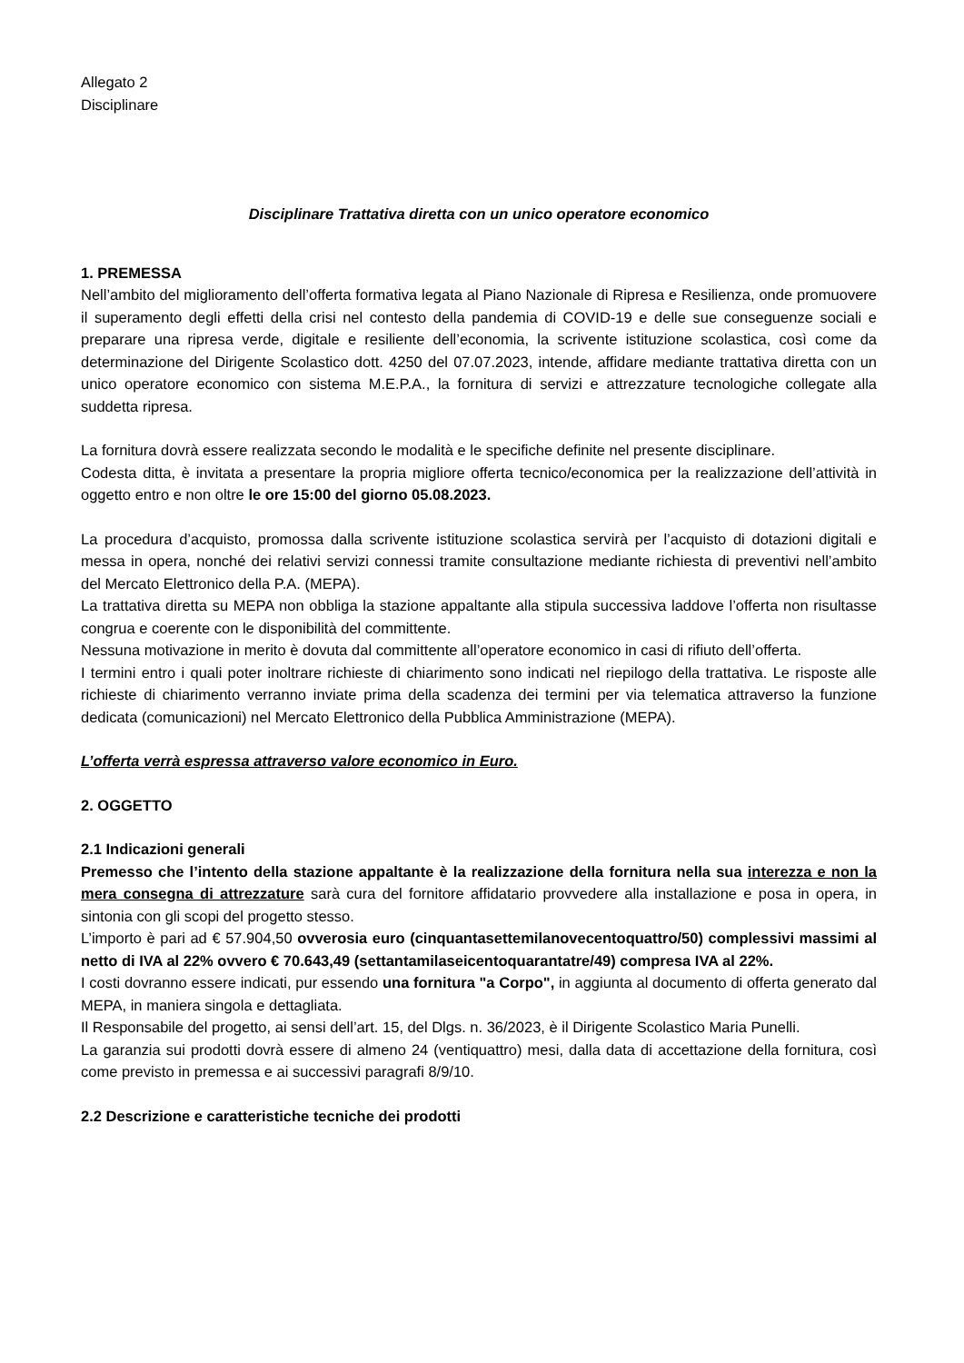Allegato 2
Disciplinare
Disciplinare Trattativa diretta con un unico operatore economico
1. PREMESSA
Nell’ambito del miglioramento dell’offerta formativa legata al Piano Nazionale di Ripresa e Resilienza, onde promuovere il superamento degli effetti della crisi nel contesto della pandemia di COVID-19 e delle sue conseguenze sociali e preparare una ripresa verde, digitale e resiliente dell’economia, la scrivente istituzione scolastica, così come da determinazione del Dirigente Scolastico dott. 4250 del 07.07.2023, intende, affidare mediante trattativa diretta con un unico operatore economico con sistema M.E.P.A., la fornitura di servizi e attrezzature tecnologiche collegate alla suddetta ripresa.
La fornitura dovrà essere realizzata secondo le modalità e le specifiche definite nel presente disciplinare.
Codesta ditta, è invitata a presentare la propria migliore offerta tecnico/economica per la realizzazione dell’attività in oggetto entro e non oltre le ore 15:00 del giorno 05.08.2023.
La procedura d’acquisto, promossa dalla scrivente istituzione scolastica servirà per l’acquisto di dotazioni digitali e messa in opera, nonché dei relativi servizi connessi tramite consultazione mediante richiesta di preventivi nell’ambito del Mercato Elettronico della P.A. (MEPA).
La trattativa diretta su MEPA non obbliga la stazione appaltante alla stipula successiva laddove l’offerta non risultasse congrua e coerente con le disponibilità del committente.
Nessuna motivazione in merito è dovuta dal committente all’operatore economico in casi di rifiuto dell’offerta.
I termini entro i quali poter inoltrare richieste di chiarimento sono indicati nel riepilogo della trattativa. Le risposte alle richieste di chiarimento verranno inviate prima della scadenza dei termini per via telematica attraverso la funzione dedicata (comunicazioni) nel Mercato Elettronico della Pubblica Amministrazione (MEPA).
L’offerta verrà espressa attraverso valore economico in Euro.
2. OGGETTO
2.1 Indicazioni generali
Premesso che l’intento della stazione appaltante è la realizzazione della fornitura nella sua interezza e non la mera consegna di attrezzature sarà cura del fornitore affidatario provvedere alla installazione e posa in opera, in sintonia con gli scopi del progetto stesso.
L’importo è pari ad € 57.904,50 ovverosia euro (cinquantasettemilanovecentoquattro/50) complessivi massimi al netto di IVA al 22% ovvero € 70.643,49 (settantamilaseicentoquarantatre/49) compresa IVA al 22%.
I costi dovranno essere indicati, pur essendo una fornitura "a Corpo", in aggiunta al documento di offerta generato dal MEPA, in maniera singola e dettagliata.
Il Responsabile del progetto, ai sensi dell’art. 15, del Dlgs. n. 36/2023, è il Dirigente Scolastico Maria Punelli.
La garanzia sui prodotti dovrà essere di almeno 24 (ventiquattro) mesi, dalla data di accettazione della fornitura, così come previsto in premessa e ai successivi paragrafi 8/9/10.
2.2 Descrizione e caratteristiche tecniche dei prodotti